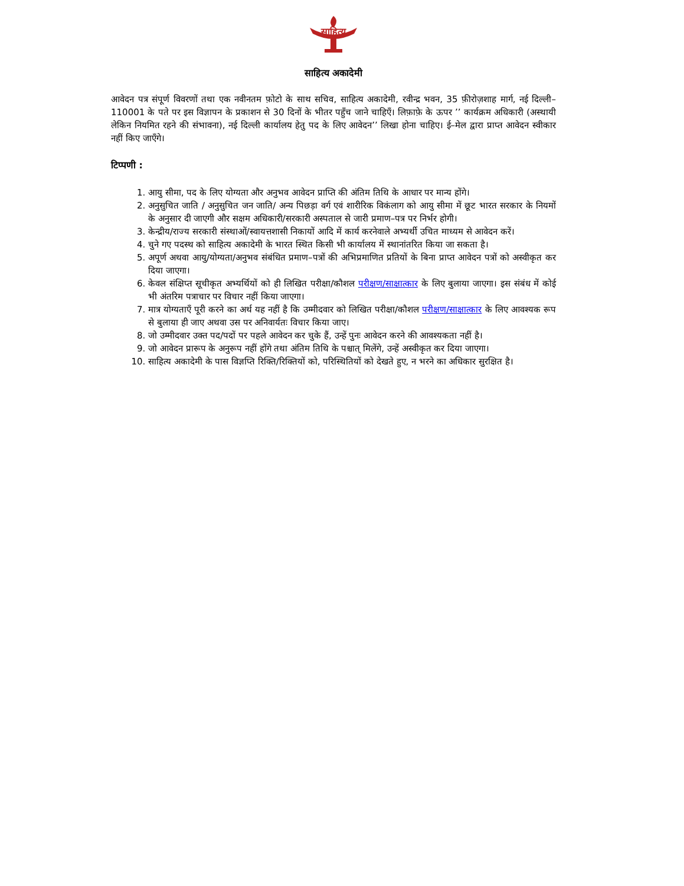साहित्य
साहित्य अकादेमी
आवेदन पत्र संपूर्ण विवरणों तथा एक नवीनतम फ़ोटो के साथ सचिव, साहित्य अकादेमी, रवीन्द्र भवन, 35 फ़ीरोज़शाह मार्ग, नई दिल्ली–110001 के पते पर इस विज्ञापन के प्रकाशन से 30 दिनों के भीतर पहुँच जाने चाहिएँ। लिफ़ाफ़े के ऊपर ’’ कार्यक्रम अधिकारी (अस्थायी लेकिन नियमित रहने की संभावना), नई दिल्ली कार्यालय हेतु पद के लिए आवेदन’’ लिखा होना चाहिए। ई–मेल द्वारा प्राप्त आवेदन स्वीकार नहीं किए जाएँगे।
टिप्पणी :
1. आयु सीमा, पद के लिए योग्यता और अनुभव आवेदन प्राप्ति की अंतिम तिथि के आधार पर मान्य होंगे।
2. अनुसुचित जाति / अनुसुचित जन जाति/ अन्य पिछड़ा वर्ग एवं शारीरिक विकंलाग को आयु सीमा में छूट भारत सरकार के नियमों के अनुसार दी जाएगी और सक्षम अधिकारी/सरकारी अस्पताल से जारी प्रमाण–पत्र पर निर्भर होगी।
3. केन्द्रीय/राज्य सरकारी संस्थाओं/स्वायत्तशासी निकायों आदि में कार्य करनेवाले अभ्यर्थी उचित माध्यम से आवेदन करें।
4. चुने गए पदस्थ को साहित्य अकादेमी के भारत स्थित किसी भी कार्यालय में स्थानांतरित किया जा सकता है।
5. अपूर्ण अथवा आयु/योग्यता/अनुभव संबंधित प्रमाण–पत्रों की अभिप्रमाणित प्रतियों के बिना प्राप्त आवेदन पत्रों को अस्वीकृत कर दिया जाएगा।
6. केवल संक्षिप्त सूचीकृत अभ्यर्थियों को ही लिखित परीक्षा/कौशल परीक्षण/साक्षात्कार के लिए बुलाया जाएगा। इस संबंध में कोई भी अंतरिम पत्राचार पर विचार नहीं किया जाएगा।
7. मात्र योग्यताएँ पूरी करने का अर्थ यह नहीं है कि उम्मीदवार को लिखित परीक्षा/कौशल परीक्षण/साक्षात्कार के लिए आवश्यक रूप से बुलाया ही जाए अथवा उस पर अनिवार्यतः विचार किया जाए।
8. जो उम्मीदवार उक्त पद/पदों पर पहले आवेदन कर चुके हैं, उन्हें पुनः आवेदन करने की आवश्यकता नहीं है।
9. जो आवेदन प्रारूप के अनुरूप नहीं होंगे तथा अंतिम तिथि के पश्चात् मिलेंगे, उन्हें अस्वीकृत कर दिया जाएगा।
10. साहित्य अकादेमी के पास विज्ञप्ति रिक्ति/रिक्तियों को, परिस्थितियों को देखते हुए, न भरने का अधिकार सुरक्षित है।